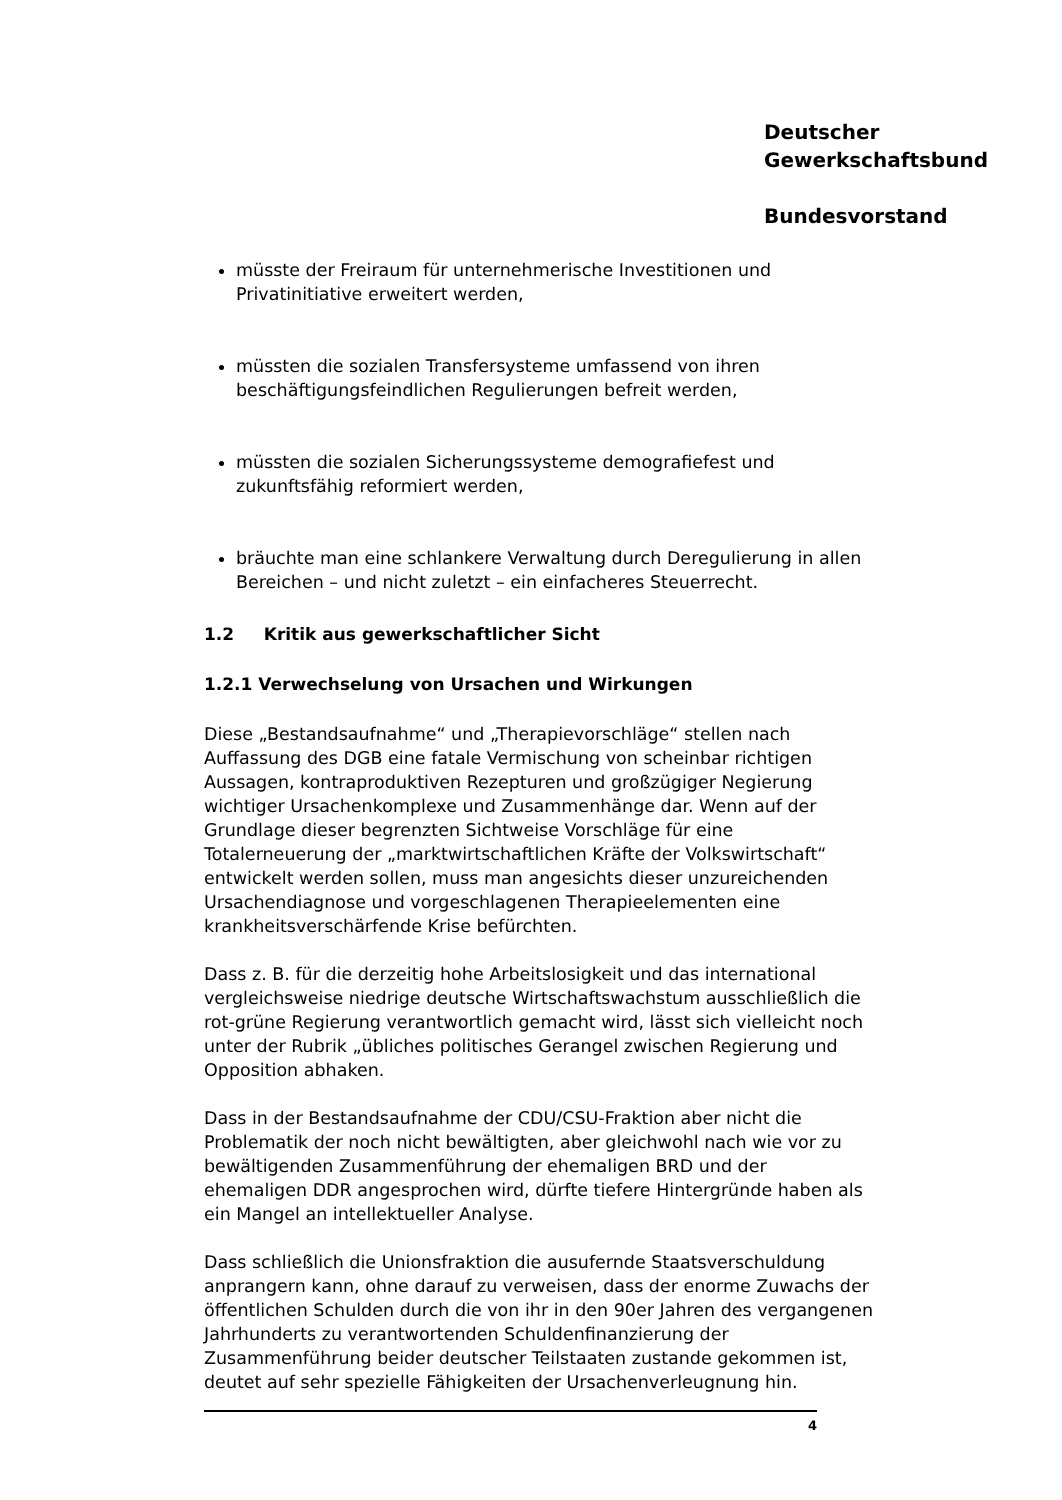Deutscher
Gewerkschaftsbund
Bundesvorstand
müsste der Freiraum für unternehmerische Investitionen und Privatinitiative erweitert werden,
müssten die sozialen Transfersysteme umfassend von ihren beschäftigungsfeindlichen Regulierungen befreit werden,
müssten die sozialen Sicherungssysteme demografiefest und zukunftsfähig reformiert werden,
bräuchte man eine schlankere Verwaltung durch Deregulierung in allen Bereichen – und nicht zuletzt – ein einfacheres Steuerrecht.
1.2 Kritik aus gewerkschaftlicher Sicht
1.2.1 Verwechselung von Ursachen und Wirkungen
Diese „Bestandsaufnahme“ und „Therapievorschläge“ stellen nach Auffassung des DGB eine fatale Vermischung von scheinbar richtigen Aussagen, kontraproduktiven Rezepturen und großzügiger Negierung wichtiger Ursachenkomplexe und Zusammenhänge dar. Wenn auf der Grundlage dieser begrenzten Sichtweise Vorschläge für eine Totalerneuerung der „marktwirtschaftlichen Kräfte der Volkswirtschaft“ entwickelt werden sollen, muss man angesichts dieser unzureichenden Ursachendiagnose und vorgeschlagenen Therapieelementen eine krankheitsverschärfende Krise befürchten.
Dass z. B. für die derzeitig hohe Arbeitslosigkeit und das international vergleichsweise niedrige deutsche Wirtschaftswachstum ausschließlich die rot-grüne Regierung verantwortlich gemacht wird, lässt sich vielleicht noch unter der Rubrik „übliches politisches Gerangel zwischen Regierung und Opposition abhaken.
Dass in der Bestandsaufnahme der CDU/CSU-Fraktion aber nicht die Problematik der noch nicht bewältigten, aber gleichwohl nach wie vor zu bewältigenden Zusammenführung der ehemaligen BRD und der ehemaligen DDR angesprochen wird, dürfte tiefere Hintergründe haben als ein Mangel an intellektueller Analyse.
Dass schließlich die Unionsfraktion die ausufernde Staatsverschuldung anprangern kann, ohne darauf zu verweisen, dass der enorme Zuwachs der öffentlichen Schulden durch die von ihr in den 90er Jahren des vergangenen Jahrhunderts zu verantwortenden Schuldenfinanzierung der Zusammenführung beider deutscher Teilstaaten zustande gekommen ist, deutet auf sehr spezielle Fähigkeiten der Ursachenverleugnung hin.
4